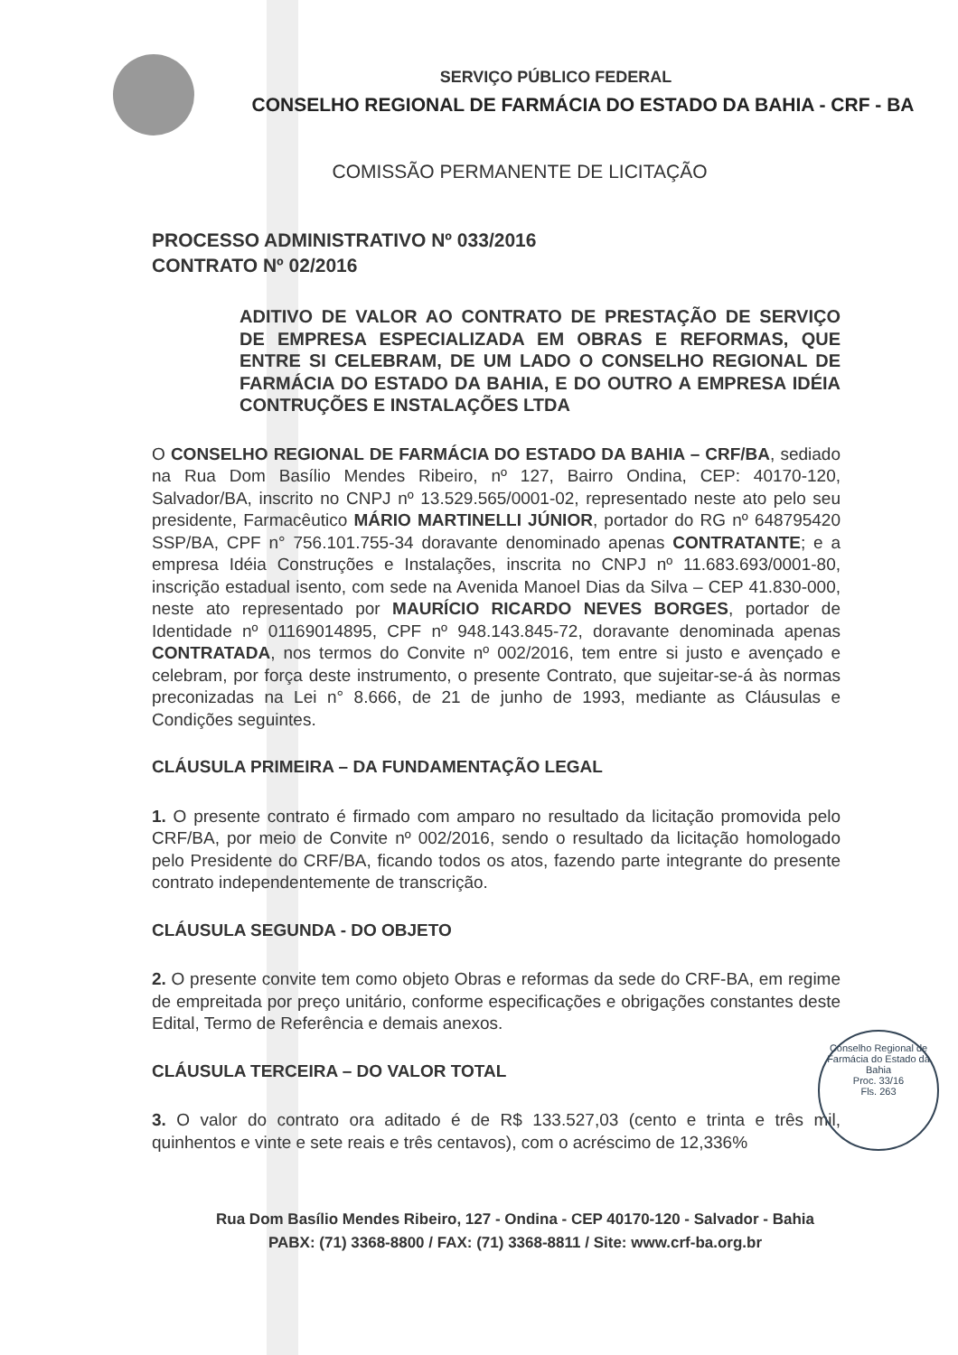SERVIÇO PÚBLICO FEDERAL
CONSELHO REGIONAL DE FARMÁCIA DO ESTADO DA BAHIA - CRF - BA
COMISSÃO PERMANENTE DE LICITAÇÃO
PROCESSO ADMINISTRATIVO Nº 033/2016
CONTRATO Nº 02/2016
ADITIVO DE VALOR AO CONTRATO DE PRESTAÇÃO DE SERVIÇO DE EMPRESA ESPECIALIZADA EM OBRAS E REFORMAS, QUE ENTRE SI CELEBRAM, DE UM LADO O CONSELHO REGIONAL DE FARMÁCIA DO ESTADO DA BAHIA, E DO OUTRO A EMPRESA IDÉIA CONTRUÇÕES E INSTALAÇÕES LTDA
O CONSELHO REGIONAL DE FARMÁCIA DO ESTADO DA BAHIA – CRF/BA, sediado na Rua Dom Basílio Mendes Ribeiro, nº 127, Bairro Ondina, CEP: 40170-120, Salvador/BA, inscrito no CNPJ nº 13.529.565/0001-02, representado neste ato pelo seu presidente, Farmacêutico MÁRIO MARTINELLI JÚNIOR, portador do RG nº 648795420 SSP/BA, CPF n° 756.101.755-34 doravante denominado apenas CONTRATANTE; e a empresa Idéia Construções e Instalações, inscrita no CNPJ nº 11.683.693/0001-80, inscrição estadual isento, com sede na Avenida Manoel Dias da Silva – CEP 41.830-000, neste ato representado por MAURÍCIO RICARDO NEVES BORGES, portador de Identidade nº 01169014895, CPF nº 948.143.845-72, doravante denominada apenas CONTRATADA, nos termos do Convite nº 002/2016, tem entre si justo e avençado e celebram, por força deste instrumento, o presente Contrato, que sujeitar-se-á às normas preconizadas na Lei n° 8.666, de 21 de junho de 1993, mediante as Cláusulas e Condições seguintes.
CLÁUSULA PRIMEIRA – DA FUNDAMENTAÇÃO LEGAL
1. O presente contrato é firmado com amparo no resultado da licitação promovida pelo CRF/BA, por meio de Convite nº 002/2016, sendo o resultado da licitação homologado pelo Presidente do CRF/BA, ficando todos os atos, fazendo parte integrante do presente contrato independentemente de transcrição.
CLÁUSULA SEGUNDA - DO OBJETO
2. O presente convite tem como objeto Obras e reformas da sede do CRF-BA, em regime de empreitada por preço unitário, conforme especificações e obrigações constantes deste Edital, Termo de Referência e demais anexos.
CLÁUSULA TERCEIRA – DO VALOR TOTAL
3. O valor do contrato ora aditado é de R$ 133.527,03 (cento e trinta e três mil, quinhentos e vinte e sete reais e três centavos), com o acréscimo de 12,336%
Conselho Regional de Farmácia do Estado da Bahia
Proc. 33/16
Fls. 263
Rua Dom Basílio Mendes Ribeiro, 127 - Ondina - CEP 40170-120 - Salvador - Bahia
PABX: (71) 3368-8800 / FAX: (71) 3368-8811 / Site: www.crf-ba.org.br